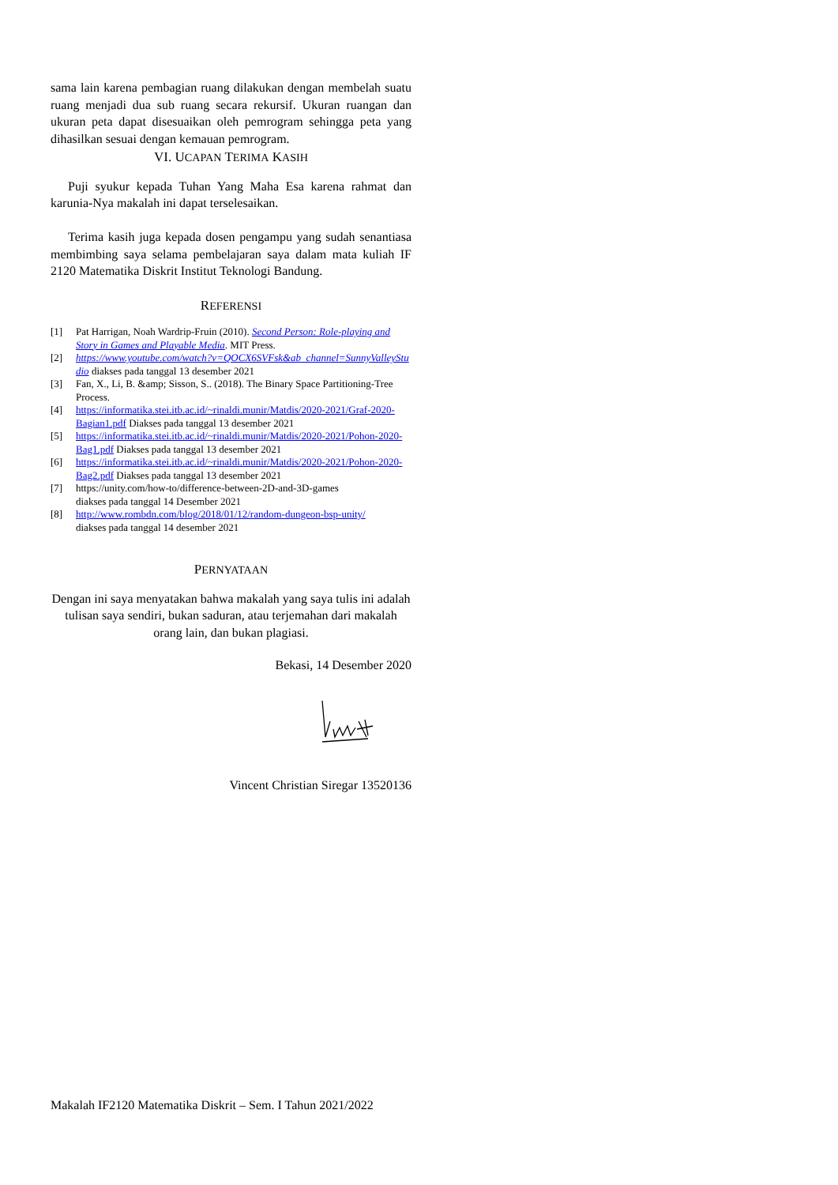sama lain karena pembagian ruang dilakukan dengan membelah suatu ruang menjadi dua sub ruang secara rekursif. Ukuran ruangan dan ukuran peta dapat disesuaikan oleh pemrogram sehingga peta yang dihasilkan sesuai dengan kemauan pemrogram.
VI. UCAPAN TERIMA KASIH
Puji syukur kepada Tuhan Yang Maha Esa karena rahmat dan karunia-Nya makalah ini dapat terselesaikan.
Terima kasih juga kepada dosen pengampu yang sudah senantiasa membimbing saya selama pembelajaran saya dalam mata kuliah IF 2120 Matematika Diskrit Institut Teknologi Bandung.
REFERENSI
[1] Pat Harrigan, Noah Wardrip-Fruin (2010). Second Person: Role-playing and Story in Games and Playable Media. MIT Press.
[2] https://www.youtube.com/watch?v=QOCX6SVFsk&ab_channel=SunnyValleyStudio diakses pada tanggal 13 desember 2021
[3] Fan, X., Li, B. &amp; Sisson, S.. (2018). The Binary Space Partitioning-Tree Process.
[4] https://informatika.stei.itb.ac.id/~rinaldi.munir/Matdis/2020-2021/Graf-2020-Bagian1.pdf Diakses pada tanggal 13 desember 2021
[5] https://informatika.stei.itb.ac.id/~rinaldi.munir/Matdis/2020-2021/Pohon-2020-Bag1.pdf Diakses pada tanggal 13 desember 2021
[6] https://informatika.stei.itb.ac.id/~rinaldi.munir/Matdis/2020-2021/Pohon-2020-Bag2.pdf Diakses pada tanggal 13 desember 2021
[7] https://unity.com/how-to/difference-between-2D-and-3D-games
diakses pada tanggal 14 Desember 2021
[8] http://www.rombdn.com/blog/2018/01/12/random-dungeon-bsp-unity/
diakses pada tanggal 14 desember 2021
PERNYATAAN
Dengan ini saya menyatakan bahwa makalah yang saya tulis ini adalah tulisan saya sendiri, bukan saduran, atau terjemahan dari makalah orang lain, dan bukan plagiasi.
Bekasi, 14 Desember 2020
Vincent Christian Siregar 13520136
Makalah IF2120 Matematika Diskrit – Sem. I Tahun 2021/2022